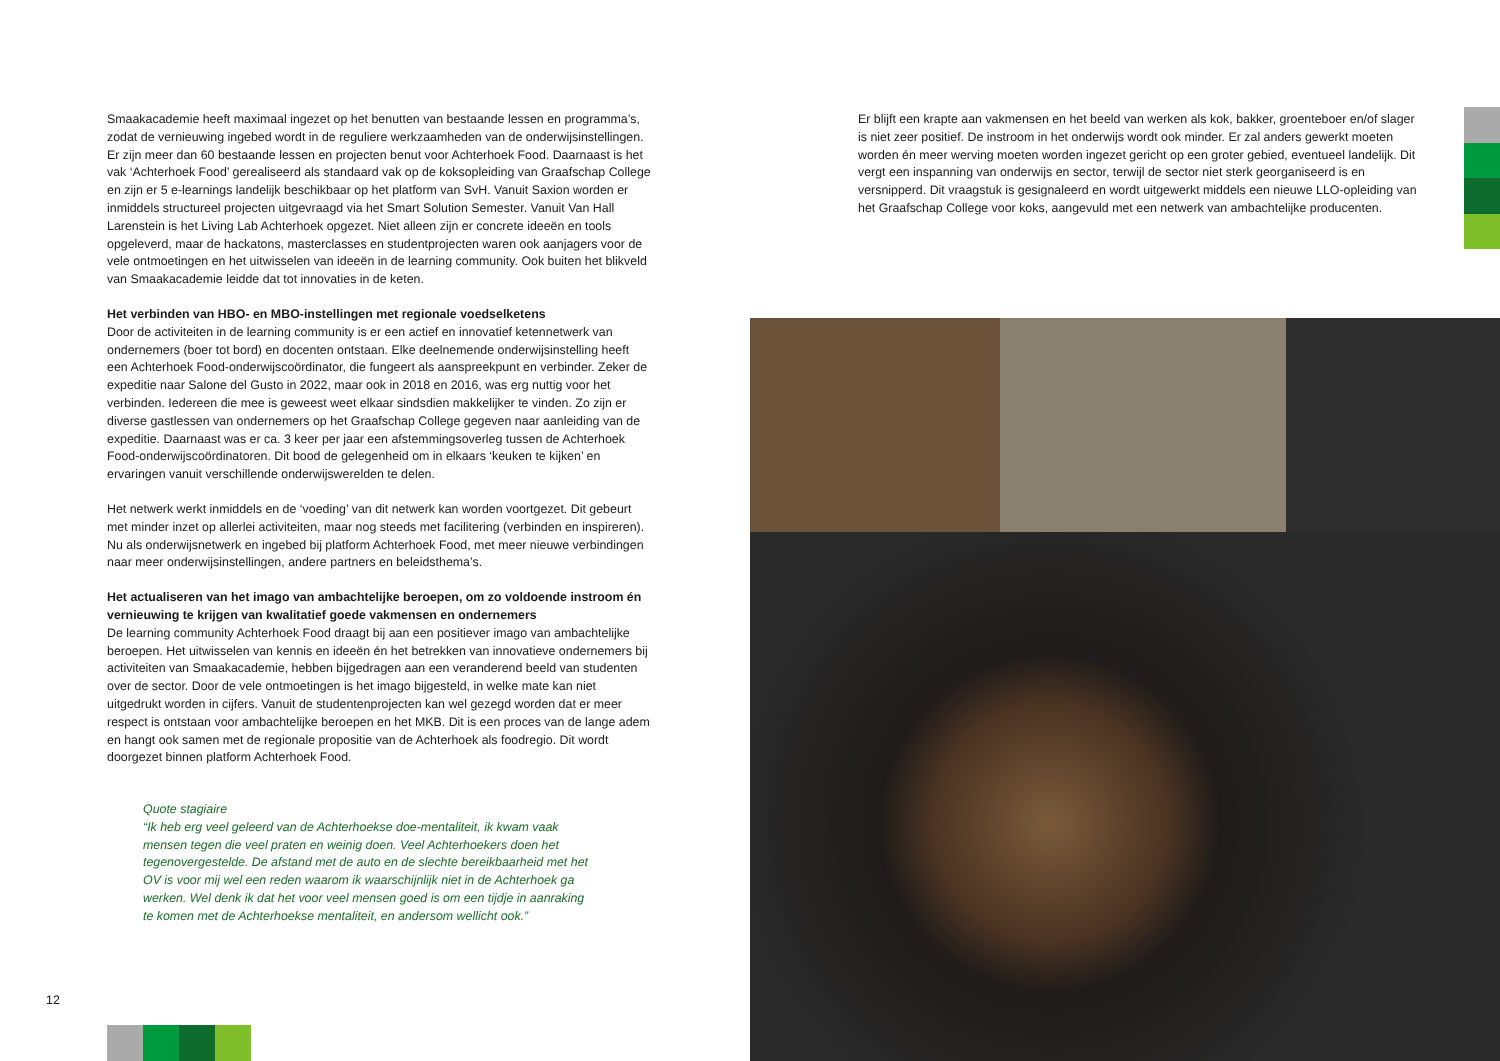Smaakacademie heeft maximaal ingezet op het benutten van bestaande lessen en programma’s, zodat de vernieuwing ingebed wordt in de reguliere werkzaamheden van de onderwijsinstellingen. Er zijn meer dan 60 bestaande lessen en projecten benut voor Achterhoek Food. Daarnaast is het vak ‘Achterhoek Food’ gerealiseerd als standaard vak op de koksopleiding van Graafschap College en zijn er 5 e-learnings landelijk beschikbaar op het platform van SvH. Vanuit Saxion worden er inmiddels structureel projecten uitgevraagd via het Smart Solution Semester. Vanuit Van Hall Larenstein is het Living Lab Achterhoek opgezet. Niet alleen zijn er concrete ideeën en tools opgeleverd, maar de hackatons, masterclasses en studentprojecten waren ook aanjagers voor de vele ontmoetingen en het uitwisselen van ideeën in de learning community. Ook buiten het blikveld van Smaakacademie leidde dat tot innovaties in de keten.
Het verbinden van HBO- en MBO-instellingen met regionale voedselketens
Door de activiteiten in de learning community is er een actief en innovatief ketennetwerk van ondernemers (boer tot bord) en docenten ontstaan. Elke deelnemende onderwijsinstelling heeft een Achterhoek Food-onderwijscoördinator, die fungeert als aanspreekpunt en verbinder. Zeker de expeditie naar Salone del Gusto in 2022, maar ook in 2018 en 2016, was erg nuttig voor het verbinden. Iedereen die mee is geweest weet elkaar sindsdien makkelijker te vinden. Zo zijn er diverse gastlessen van ondernemers op het Graafschap College gegeven naar aanleiding van de expeditie. Daarnaast was er ca. 3 keer per jaar een afstemmingsoverleg tussen de Achterhoek Food-onderwijscoördinatoren. Dit bood de gelegenheid om in elkaars ‘keuken te kijken’ en ervaringen vanuit verschillende onderwijswerelden te delen.
Het netwerk werkt inmiddels en de ‘voeding’ van dit netwerk kan worden voortgezet. Dit gebeurt met minder inzet op allerlei activiteiten, maar nog steeds met facilitering (verbinden en inspireren). Nu als onderwijsnetwerk en ingebed bij platform Achterhoek Food, met meer nieuwe verbindingen naar meer onderwijsinstellingen, andere partners en beleidsthema’s.
Het actualiseren van het imago van ambachtelijke beroepen, om zo voldoende instroom én vernieuwing te krijgen van kwalitatief goede vakmensen en ondernemers
De learning community Achterhoek Food draagt bij aan een positiever imago van ambachtelijke beroepen. Het uitwisselen van kennis en ideeën én het betrekken van innovatieve ondernemers bij activiteiten van Smaakacademie, hebben bijgedragen aan een veranderend beeld van studenten over de sector. Door de vele ontmoetingen is het imago bijgesteld, in welke mate kan niet uitgedrukt worden in cijfers. Vanuit de studentenprojecten kan wel gezegd worden dat er meer respect is ontstaan voor ambachtelijke beroepen en het MKB. Dit is een proces van de lange adem en hangt ook samen met de regionale propositie van de Achterhoek als foodregio. Dit wordt doorgezet binnen platform Achterhoek Food.
Quote stagiaire
“Ik heb erg veel geleerd van de Achterhoekse doe-mentaliteit, ik kwam vaak mensen tegen die veel praten en weinig doen. Veel Achterhoekers doen het tegenovergestelde. De afstand met de auto en de slechte bereikbaarheid met het OV is voor mij wel een reden waarom ik waarschijnlijk niet in de Achterhoek ga werken. Wel denk ik dat het voor veel mensen goed is om een tijdje in aanraking te komen met de Achterhoekse mentaliteit, en andersom wellicht ook.”
Er blijft een krapte aan vakmensen en het beeld van werken als kok, bakker, groenteboer en/of slager is niet zeer positief. De instroom in het onderwijs wordt ook minder. Er zal anders gewerkt moeten worden én meer werving moeten worden ingezet gericht op een groter gebied, eventueel landelijk. Dit vergt een inspanning van onderwijs en sector, terwijl de sector niet sterk georganiseerd is en versnipperd. Dit vraagstuk is gesignaleerd en wordt uitgewerkt middels een nieuwe LLO-opleiding van het Graafschap College voor koks, aangevuld met een netwerk van ambachtelijke producenten.
12